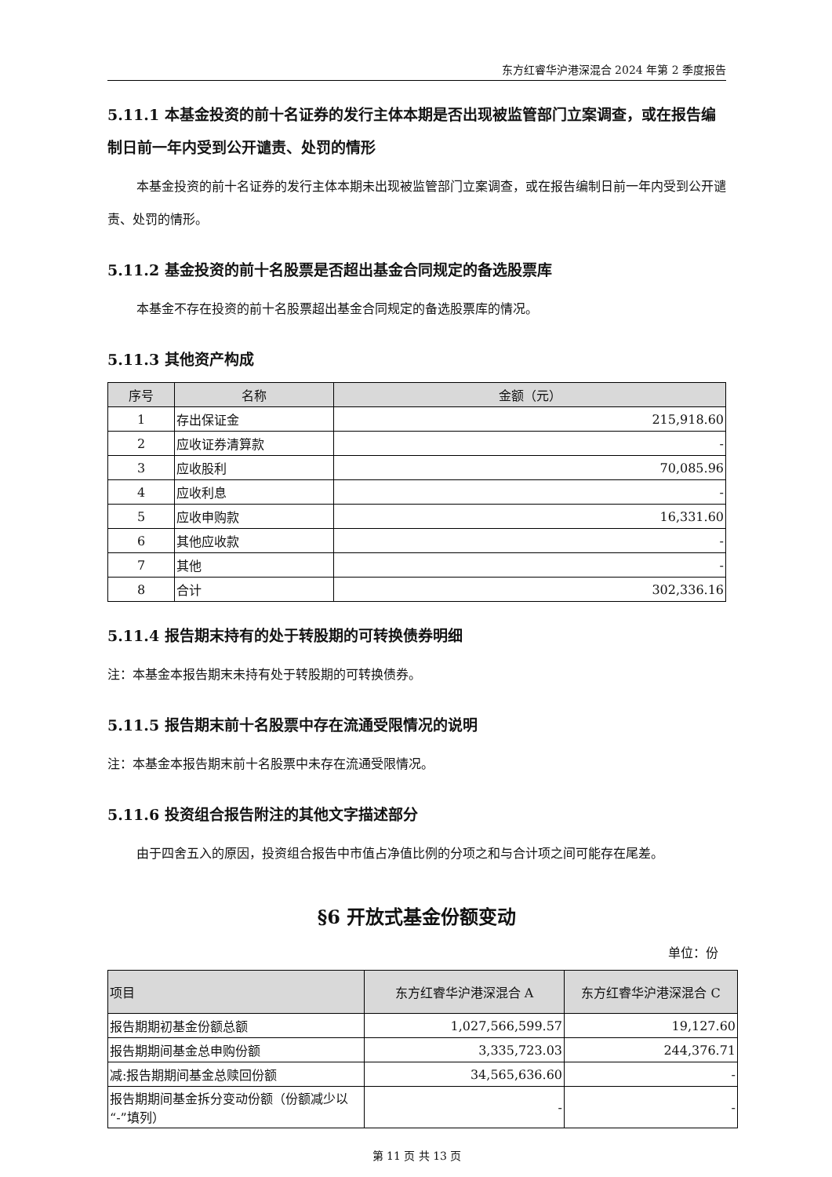东方红睿华沪港深混合 2024 年第 2 季度报告
5.11.1 本基金投资的前十名证券的发行主体本期是否出现被监管部门立案调查，或在报告编制日前一年内受到公开谴责、处罚的情形
本基金投资的前十名证券的发行主体本期未出现被监管部门立案调查，或在报告编制日前一年内受到公开谴责、处罚的情形。
5.11.2 基金投资的前十名股票是否超出基金合同规定的备选股票库
本基金不存在投资的前十名股票超出基金合同规定的备选股票库的情况。
5.11.3 其他资产构成
| 序号 | 名称 | 金额（元） |
| --- | --- | --- |
| 1 | 存出保证金 | 215,918.60 |
| 2 | 应收证券清算款 | - |
| 3 | 应收股利 | 70,085.96 |
| 4 | 应收利息 | - |
| 5 | 应收申购款 | 16,331.60 |
| 6 | 其他应收款 | - |
| 7 | 其他 | - |
| 8 | 合计 | 302,336.16 |
5.11.4 报告期末持有的处于转股期的可转换债券明细
注：本基金本报告期末未持有处于转股期的可转换债券。
5.11.5 报告期末前十名股票中存在流通受限情况的说明
注：本基金本报告期末前十名股票中未存在流通受限情况。
5.11.6 投资组合报告附注的其他文字描述部分
由于四舍五入的原因，投资组合报告中市值占净值比例的分项之和与合计项之间可能存在尾差。
§6 开放式基金份额变动
单位：份
| 项目 | 东方红睿华沪港深混合 A | 东方红睿华沪港深混合 C |
| --- | --- | --- |
| 报告期期初基金份额总额 | 1,027,566,599.57 | 19,127.60 |
| 报告期期间基金总申购份额 | 3,335,723.03 | 244,376.71 |
| 减:报告期期间基金总赎回份额 | 34,565,636.60 | - |
| 报告期期间基金拆分变动份额（份额减少以“-”填列） | - | - |
第 11 页 共 13 页